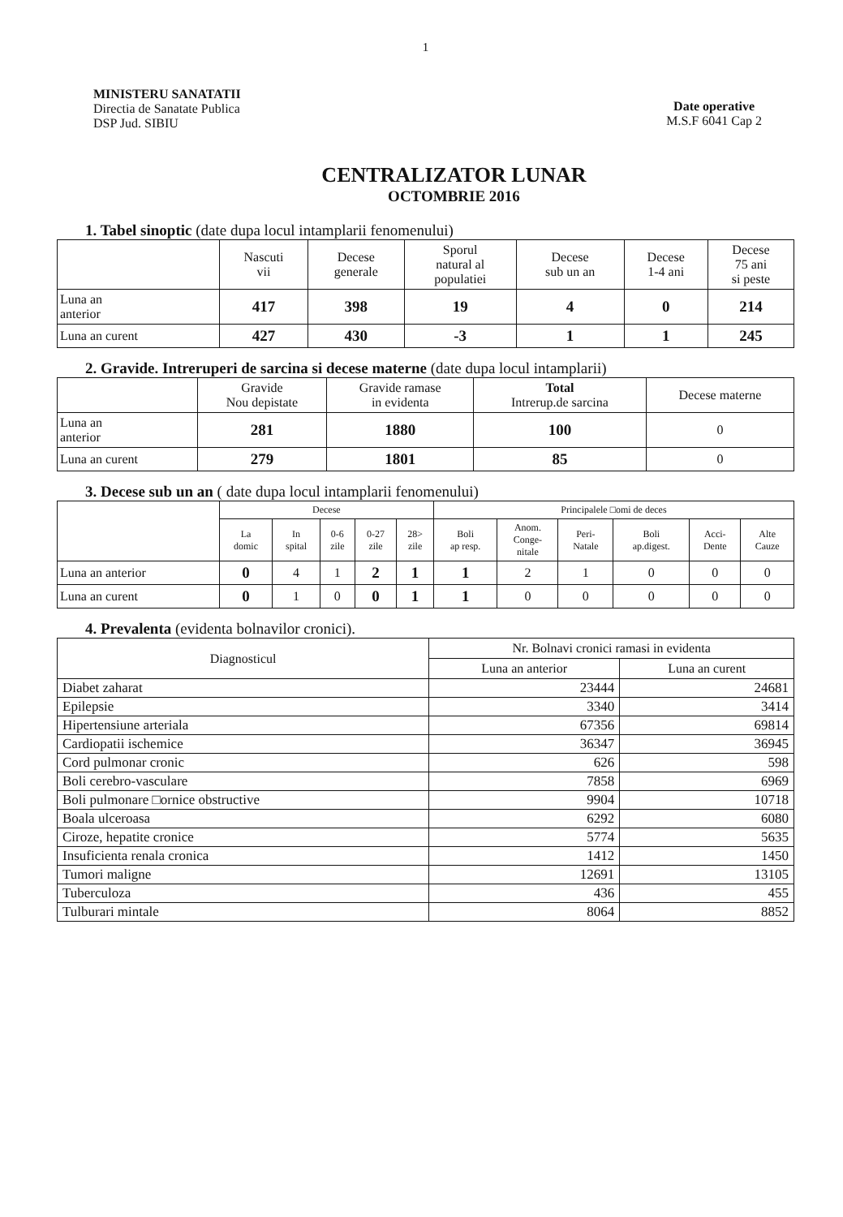1
MINISTERU SANATATII
Directia de Sanatate Publica
DSP Jud. SIBIU
Date operative
M.S.F 6041 Cap 2
CENTRALIZATOR LUNAR
OCTOMBRIE 2016
1. Tabel sinoptic (date dupa locul intamplarii fenomenului)
| | Nascuti vii | Decese generale | Sporul natural al populatiei | Decese sub un an | Decese 1-4 ani | Decese 75 ani si peste |
| --- | --- | --- | --- | --- | --- | --- |
| Luna an anterior | 417 | 398 | 19 | 4 | 0 | 214 |
| Luna an curent | 427 | 430 | -3 | 1 | 1 | 245 |
2. Gravide. Intreruperi de sarcina si decese materne (date dupa locul intamplarii)
| | Gravide Nou depistate | Gravide ramase in evidenta | Total Intrerup.de sarcina | Decese materne |
| --- | --- | --- | --- | --- |
| Luna an anterior | 281 | 1880 | 100 | 0 |
| Luna an curent | 279 | 1801 | 85 | 0 |
3. Decese sub un an ( date dupa locul intamplarii fenomenului)
| | Decese | | | | | Principalele □omi de deces | | | | | |
| --- | --- | --- | --- | --- | --- | --- | --- | --- | --- | --- | --- |
| | La domic | In spital | 0-6 zile | 0-27 zile | 28> zile | Boli ap resp. | Anom. Conge- nitale | Peri- Natale | Boli ap.digest. | Acci- Dente | Alte Cauze |
| Luna an anterior | 0 | 4 | 1 | 2 | 1 | 1 | 2 | 1 | 0 | 0 | 0 |
| Luna an curent | 0 | 1 | 0 | 0 | 1 | 1 | 0 | 0 | 0 | 0 | 0 |
4. Prevalenta (evidenta bolnavilor cronici).
| Diagnosticul | Nr. Bolnavi cronici ramasi in evidenta | |
| --- | --- | --- |
| | Luna an anterior | Luna an curent |
| Diabet zaharat | 23444 | 24681 |
| Epilepsie | 3340 | 3414 |
| Hipertensiune arteriala | 67356 | 69814 |
| Cardiopatii ischemice | 36347 | 36945 |
| Cord pulmonar cronic | 626 | 598 |
| Boli cerebro-vasculare | 7858 | 6969 |
| Boli pulmonare □ornice obstructive | 9904 | 10718 |
| Boala ulceroasa | 6292 | 6080 |
| Ciroze, hepatite cronice | 5774 | 5635 |
| Insuficienta renala cronica | 1412 | 1450 |
| Tumori maligne | 12691 | 13105 |
| Tuberculoza | 436 | 455 |
| Tulburari mintale | 8064 | 8852 |